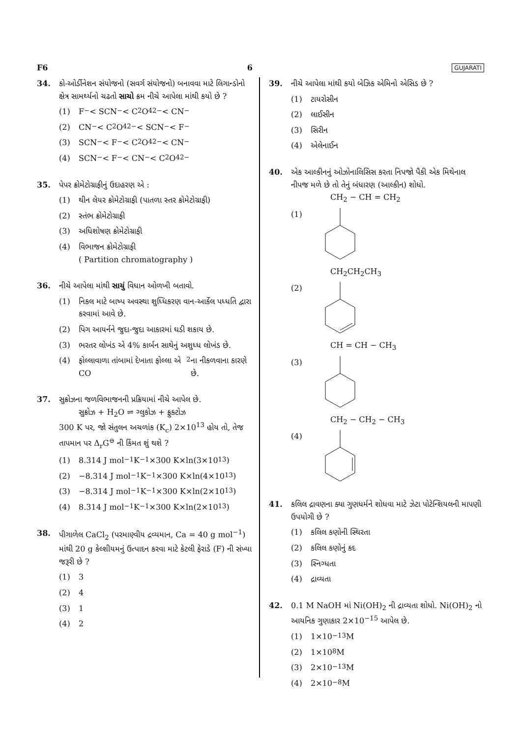F6 6 GUJARATI
34. કો-ઓર્ડીનેશન સંયોજનો (સવર્ગ સંયોજનો) બનાવવા માટે લિગાન્ડોનો ક્ષેત્ર સામર્થ્યનો ચઢતો સાચો ક્રમ નીચે આપેલા માંથી કયો છે ?
(1) F<sup>−</sup> < SCN<sup>−</sup> < C<sub>2</sub>O<sub>4</sub><sup>2−</sup> < CN<sup>−</sup>
(2) CN<sup>−</sup> < C<sub>2</sub>O<sub>4</sub><sup>2−</sup> < SCN<sup>−</sup> < F<sup>−</sup>
(3) SCN<sup>−</sup> < F<sup>−</sup> < C<sub>2</sub>O<sub>4</sub><sup>2−</sup> < CN<sup>−</sup>
(4) SCN<sup>−</sup> < F<sup>−</sup> < CN<sup>−</sup> < C<sub>2</sub>O<sub>4</sub><sup>2−</sup>
35. પેપર ક્રોમેટોગ્રાફીનું ઉદાહરણ એ :
(1) થીન લેયર ક્રોમેટોગ્રાફી (પાતળા સ્તર ક્રોમેટોગ્રાફી)
(2) સ્તંભ ક્રોમેટોગ્રાફી
(3) અધિશોષણ ક્રોમેટોગ્રાફી
(4) વિભાજન ક્રોમેટોગ્રાફી
( Partition chromatography )
36. નીચે આપેલા માંથી સાચું વિધાન ઓળખી બતાવો.
(1) નિકલ માટે બાષ્પ અવસ્થા શુધ્ધિકરણ વાન-આર્કેલ પધ્ધતિ દ્વારા કરવામાં આવે છે.
(2) પિગ આયર્નને જુદા-જુદા આકારમાં ઘડી શકાય છે.
(3) ભરતર લોખંડ એ 4% કાર્બન સાથેનું અશુધ્ધ લોખંડ છે.
(4) ફોલ્લાવાળા તાંબામાં દેખાતા ફોલ્લા એ CO<sub>2</sub> ના નીકળવાના કારણે છે.
37. સુક્રોઝના જળવિભાજનની પ્રક્રિયામાં નીચે આપેલ છે.
સુક્રોઝ + H<sub>2</sub>O ⇌ ગ્લુકોઝ + ફ્રુક્ટોઝ
300 K પર, જો સંતુલન અચળાંક (K<sub>c</sub>) 2×10<sup>13</sup> હોય તો, તેજ તાપમાન પર Δ<sub>r</sub>G<sup>⊖</sup> ની કિંમત શું થશે ?
(1) 8.314 J mol<sup>−1</sup>K<sup>−1</sup>×300 K×ln(3×10<sup>13</sup>)
(2) −8.314 J mol<sup>−1</sup>K<sup>−1</sup>×300 K×ln(4×10<sup>13</sup>)
(3) −8.314 J mol<sup>−1</sup>K<sup>−1</sup>×300 K×ln(2×10<sup>13</sup>)
(4) 8.314 J mol<sup>−1</sup>K<sup>−1</sup>×300 K×ln(2×10<sup>13</sup>)
38. પીગાળેલ CaCl<sub>2</sub> (પરમાણ્વીય દ્રવ્યમાન, Ca = 40 g mol<sup>−1</sup>) માંથી 20 g કેલ્શીયમનું ઉત્પાદન કરવા માટે કેટલી ફેરાડે (F) ની સંખ્યા જરૂરી છે ?
(1) 3
(2) 4
(3) 1
(4) 2
39. નીચે આપેલા માંથી કયો બેઝિક એમિનો એસિડ છે ?
(1) ટાયરોસીન
(2) લાઈસીન
(3) સિરીન
(4) એલેનાઈન
40. એક આલ્કીનનું ઓઝોનાલિસિસ કરતા નિપજો પૈકી એક મિથેનાલ નીપજ મળે છે તો તેનું બંધારણ (આલ્કીન) શોધો.
CH<sub>2</sub> − CH = CH<sub>2</sub>
(1)
CH<sub>2</sub>CH<sub>2</sub>CH<sub>3</sub>
(2)
CH = CH − CH<sub>3</sub>
(3)
CH<sub>2</sub> − CH<sub>2</sub> − CH<sub>3</sub>
(4)
41. કલિલ દ્રાવણના ક્યા ગુણધર્મને શોધવા માટે ઝેટા પોટેન્શિયલની માપણી ઉપયોગી છે ?
(1) કલિલ કણોની સ્થિરતા
(2) કલિલ કણોનું કદ
(3) સ્નિગ્ધતા
(4) દ્રાવ્યતા
42. 0.1 M NaOH માં Ni(OH)<sub>2</sub> ની દ્રાવ્યતા શોધો. Ni(OH)<sub>2</sub> નો આયનિક ગુણાકાર 2×10<sup>−15</sup> આપેલ છે.
(1) 1×10<sup>−13</sup> M
(2) 1×10<sup>8</sup> M
(3) 2×10<sup>−13</sup> M
(4) 2×10<sup>−8</sup> M